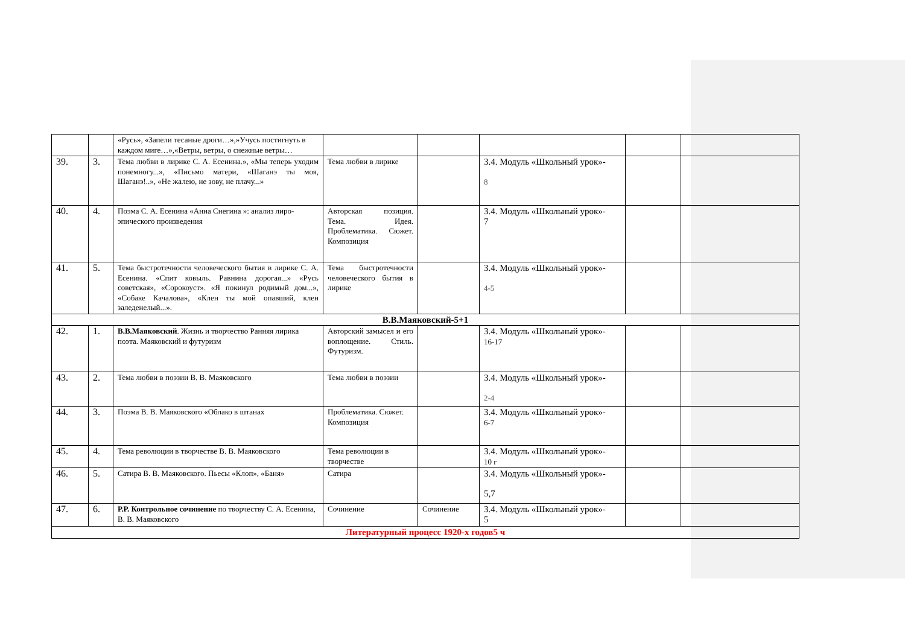| | | «Русь», «Запели тесаные дроги…»,»Учусь постигнуть в каждом миге…»,«Ветры, ветры, о снежные ветры… | | | | | |
| 39. | 3. | Тема любви в лирике С. А. Есенина.», «Мы теперь уходим понемногу...», «Письмо матери, «Шаганэ ты моя, Шаганэ!..», «Не жалею, не зову, не плачу...» | Тема любви в лирике | | 3.4. Модуль «Школьный урок»- 8 | | |
| 40. | 4. | Поэма С. А. Есенина «Анна Снегина »: анализ лиро-эпического произведения | Авторская позиция. Тема. Идея. Проблематика. Сюжет. Композиция | | 3.4. Модуль «Школьный урок»- 7 | | |
| 41. | 5. | Тема быстротечности человеческого бытия в лирике С. А. Есенина. «Спит ковыль. Равнина дорогая...» «Русь советская», «Сорокоуст». «Я покинул родимый дом...», «Собаке Качалова», «Клен ты мой опавший, клен заледенелый...». | Тема быстротечности человеческого бытия в лирике | | 3.4. Модуль «Школьный урок»- 4-5 | | |
| В.В.Маяковский-5+1 | | | | | | | |
| 42. | 1. | В.В.Маяковский . Жизнь и творчество Ранняя лирика поэта. Маяковский и футуризм | Авторский замысел и его воплощение. Стиль. Футуризм. | | 3.4. Модуль «Школьный урок»- 16-17 | | |
| 43. | 2. | Тема любви в поэзии В. В. Маяковского | Тема любви в поэзии | | 3.4. Модуль «Школьный урок»- 2-4 | | |
| 44. | 3. | Поэма В. В. Маяковского «Облако в штанах | Проблематика. Сюжет. Композиция | | 3.4. Модуль «Школьный урок»- 6-7 | | |
| 45. | 4. | Тема революции в творчестве В. В. Маяковского | Тема революции в творчестве | | 3.4. Модуль «Школьный урок»- 10 г | | |
| 46. | 5. | Сатира В. В. Маяковского. Пьесы «Клоп», «Баня» | Сатира | | 3.4. Модуль «Школьный урок»- 5,7 | | |
| 47. | 6. | Р.Р. Контрольное сочинение по творчеству С. А. Есенина, В. В. Маяковского | Сочинение | Сочинение | 3.4. Модуль «Школьный урок»- 5 | | |
| Литературный процесс 1920-х годов5 ч | | | | | | | |